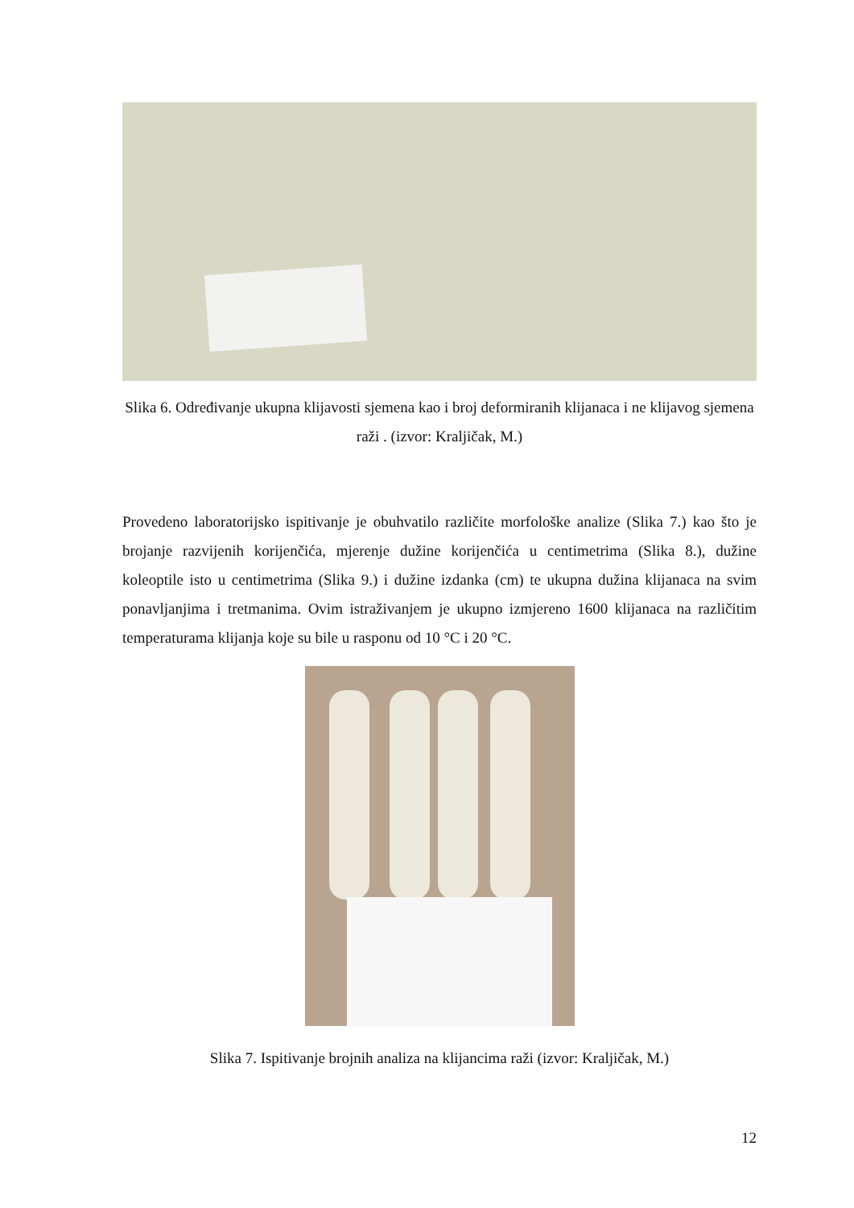Slika 6. Određivanje ukupna klijavosti sjemena kao i broj deformiranih klijanaca i ne klijavog sjemena raži . (izvor: Kraljičak, M.)
Provedeno laboratorijsko ispitivanje je obuhvatilo različite morfološke analize (Slika 7.) kao što je brojanje razvijenih korijenčića, mjerenje dužine korijenčića u centimetrima (Slika 8.), dužine koleoptile isto u centimetrima (Slika 9.) i dužine izdanka (cm) te ukupna dužina klijanaca na svim ponavljanjima i tretmanima. Ovim istraživanjem je ukupno izmjereno 1600 klijanaca na različitim temperaturama klijanja koje su bile u rasponu od 10 °C i 20 °C.
Slika 7. Ispitivanje brojnih analiza na klijancima raži (izvor: Kraljičak, M.)
12